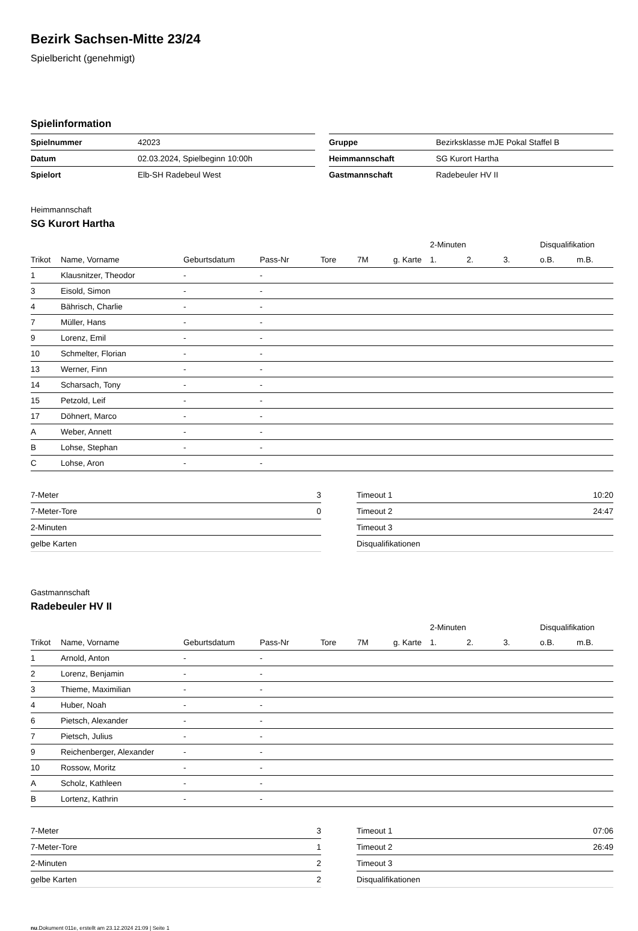Bezirk Sachsen-Mitte 23/24
Spielbericht (genehmigt)
Spielinformation
| Spielnummer | 42023 |
| Datum | 02.03.2024, Spielbeginn 10:00h |
| Spielort | Elb-SH Radebeul West |
| Gruppe | Bezirksklasse mJE Pokal Staffel B |
| Heimmannschaft | SG Kurort Hartha |
| Gastmannschaft | Radebeuler HV II |
Heimmannschaft
SG Kurort Hartha
| | | | | | | | 2-Minuten | | | Disqualifikation | |
| --- | --- | --- | --- | --- | --- | --- | --- | --- | --- | --- | --- |
| Trikot | Name, Vorname | Geburtsdatum | Pass-Nr | Tore | 7M | g. Karte | 1. | 2. | 3. | o.B. | m.B. |
| 1 | Klausnitzer, Theodor | - | - | | | | | | | | |
| 3 | Eisold, Simon | - | - | | | | | | | | |
| 4 | Bährisch, Charlie | - | - | | | | | | | | |
| 7 | Müller, Hans | - | - | | | | | | | | |
| 9 | Lorenz, Emil | - | - | | | | | | | | |
| 10 | Schmelter, Florian | - | - | | | | | | | | |
| 13 | Werner, Finn | - | - | | | | | | | | |
| 14 | Scharsach, Tony | - | - | | | | | | | | |
| 15 | Petzold, Leif | - | - | | | | | | | | |
| 17 | Döhnert, Marco | - | - | | | | | | | | |
| A | Weber, Annett | - | - | | | | | | | | |
| B | Lohse, Stephan | - | - | | | | | | | | |
| C | Lohse, Aron | - | - | | | | | | | | |
| 7-Meter | 3 |
| 7-Meter-Tore | 0 |
| 2-Minuten | |
| gelbe Karten | |
| Timeout 1 | 10:20 |
| Timeout 2 | 24:47 |
| Timeout 3 | |
| Disqualifikationen | |
Gastmannschaft
Radebeuler HV II
| | | | | | | | 2-Minuten | | | Disqualifikation | |
| --- | --- | --- | --- | --- | --- | --- | --- | --- | --- | --- | --- |
| Trikot | Name, Vorname | Geburtsdatum | Pass-Nr | Tore | 7M | g. Karte | 1. | 2. | 3. | o.B. | m.B. |
| 1 | Arnold, Anton | - | - | | | | | | | | |
| 2 | Lorenz, Benjamin | - | - | | | | | | | | |
| 3 | Thieme, Maximilian | - | - | | | | | | | | |
| 4 | Huber, Noah | - | - | | | | | | | | |
| 6 | Pietsch, Alexander | - | - | | | | | | | | |
| 7 | Pietsch, Julius | - | - | | | | | | | | |
| 9 | Reichenberger, Alexander | - | - | | | | | | | | |
| 10 | Rossow, Moritz | - | - | | | | | | | | |
| A | Scholz, Kathleen | - | - | | | | | | | | |
| B | Lortenz, Kathrin | - | - | | | | | | | | |
| 7-Meter | 3 |
| 7-Meter-Tore | 1 |
| 2-Minuten | 2 |
| gelbe Karten | 2 |
| Timeout 1 | 07:06 |
| Timeout 2 | 26:49 |
| Timeout 3 | |
| Disqualifikationen | |
nu.Dokument 011e, erstellt am 23.12.2024 21:09 | Seite 1